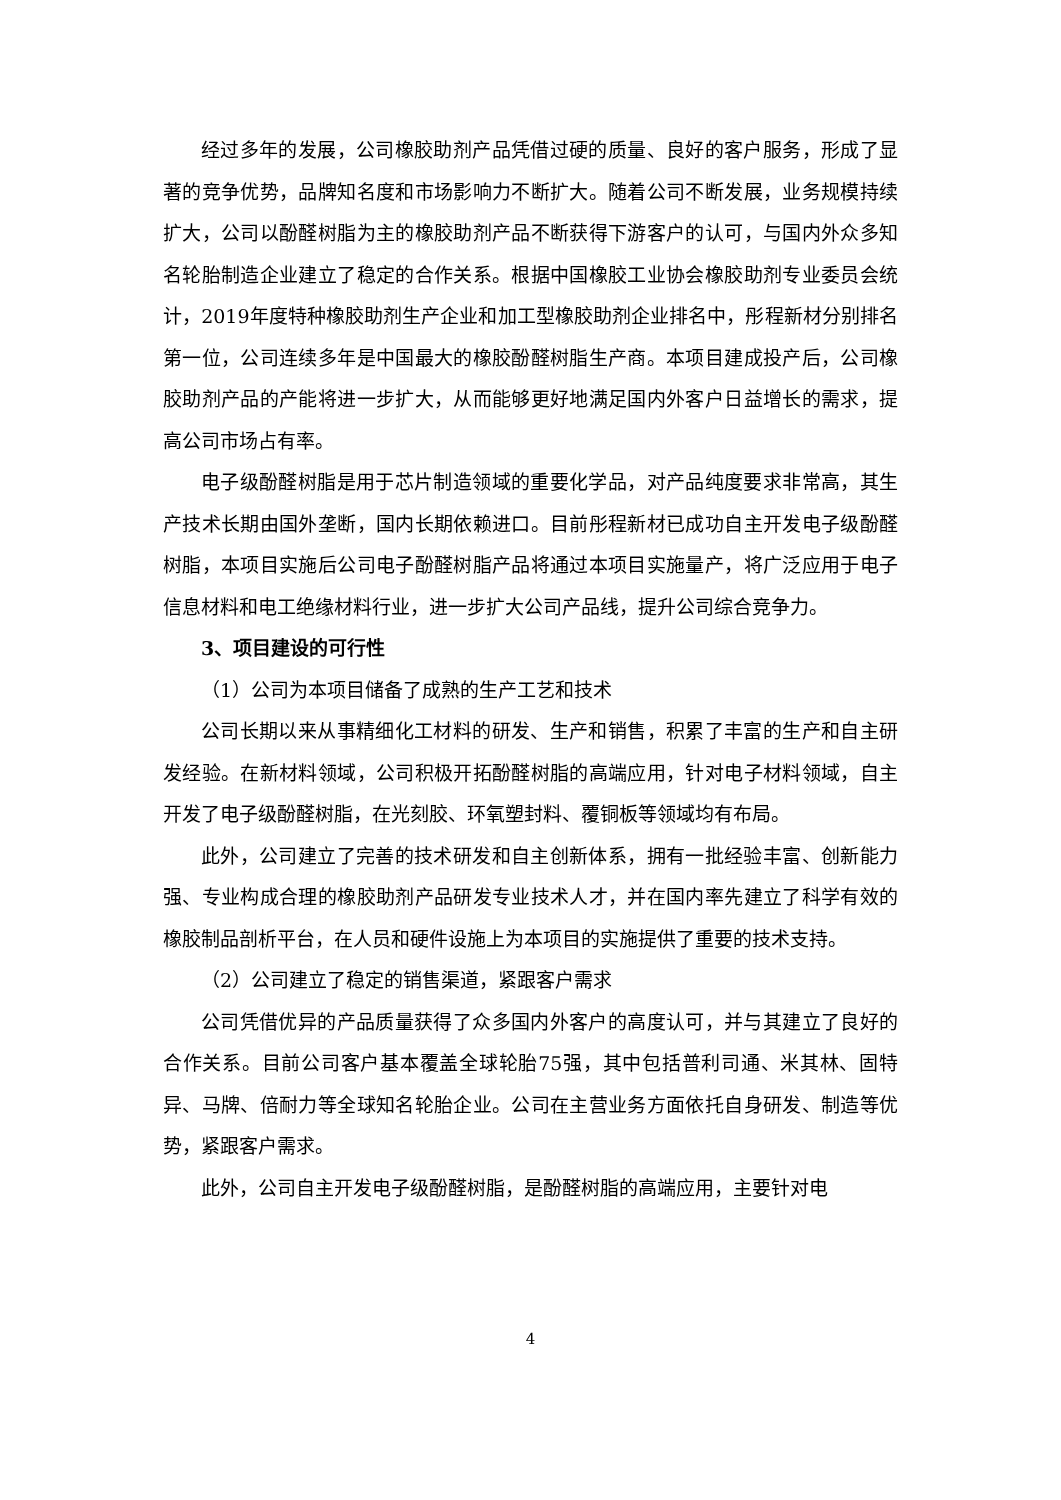经过多年的发展，公司橡胶助剂产品凭借过硬的质量、良好的客户服务，形成了显著的竞争优势，品牌知名度和市场影响力不断扩大。随着公司不断发展，业务规模持续扩大，公司以酚醛树脂为主的橡胶助剂产品不断获得下游客户的认可，与国内外众多知名轮胎制造企业建立了稳定的合作关系。根据中国橡胶工业协会橡胶助剂专业委员会统计，2019年度特种橡胶助剂生产企业和加工型橡胶助剂企业排名中，彤程新材分别排名第一位，公司连续多年是中国最大的橡胶酚醛树脂生产商。本项目建成投产后，公司橡胶助剂产品的产能将进一步扩大，从而能够更好地满足国内外客户日益增长的需求，提高公司市场占有率。
电子级酚醛树脂是用于芯片制造领域的重要化学品，对产品纯度要求非常高，其生产技术长期由国外垄断，国内长期依赖进口。目前彤程新材已成功自主开发电子级酚醛树脂，本项目实施后公司电子酚醛树脂产品将通过本项目实施量产，将广泛应用于电子信息材料和电工绝缘材料行业，进一步扩大公司产品线，提升公司综合竞争力。
3、项目建设的可行性
（1）公司为本项目储备了成熟的生产工艺和技术
公司长期以来从事精细化工材料的研发、生产和销售，积累了丰富的生产和自主研发经验。在新材料领域，公司积极开拓酚醛树脂的高端应用，针对电子材料领域，自主开发了电子级酚醛树脂，在光刻胶、环氧塑封料、覆铜板等领域均有布局。
此外，公司建立了完善的技术研发和自主创新体系，拥有一批经验丰富、创新能力强、专业构成合理的橡胶助剂产品研发专业技术人才，并在国内率先建立了科学有效的橡胶制品剖析平台，在人员和硬件设施上为本项目的实施提供了重要的技术支持。
（2）公司建立了稳定的销售渠道，紧跟客户需求
公司凭借优异的产品质量获得了众多国内外客户的高度认可，并与其建立了良好的合作关系。目前公司客户基本覆盖全球轮胎75强，其中包括普利司通、米其林、固特异、马牌、倍耐力等全球知名轮胎企业。公司在主营业务方面依托自身研发、制造等优势，紧跟客户需求。
此外，公司自主开发电子级酚醛树脂，是酚醛树脂的高端应用，主要针对电
4